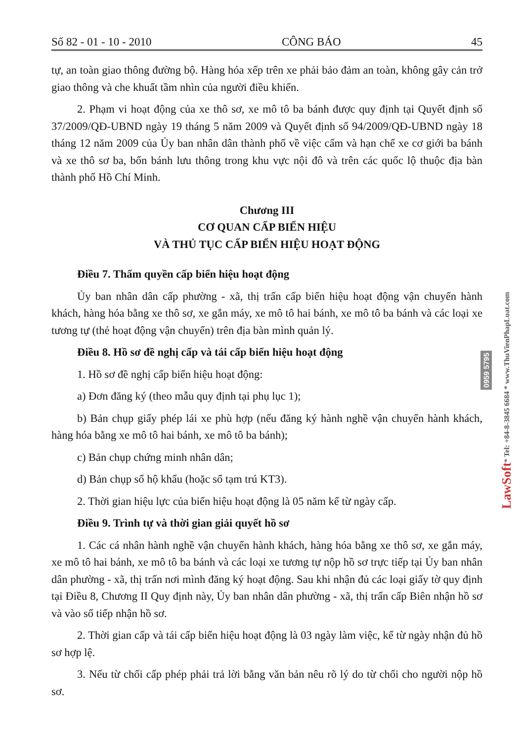Số 82 - 01 - 10 - 2010 CÔNG BÁO 45
tự, an toàn giao thông đường bộ. Hàng hóa xếp trên xe phải bảo đảm an toàn, không gây cản trở giao thông và che khuất tầm nhìn của người điều khiển.
2. Phạm vi hoạt động của xe thô sơ, xe mô tô ba bánh được quy định tại Quyết định số 37/2009/QĐ-UBND ngày 19 tháng 5 năm 2009 và Quyết định số 94/2009/QĐ-UBND ngày 18 tháng 12 năm 2009 của Ủy ban nhân dân thành phố về việc cấm và hạn chế xe cơ giới ba bánh và xe thô sơ ba, bốn bánh lưu thông trong khu vực nội đô và trên các quốc lộ thuộc địa bàn thành phố Hồ Chí Minh.
Chương III
CƠ QUAN CẤP BIỂN HIỆU
VÀ THỦ TỤC CẤP BIỂN HIỆU HOẠT ĐỘNG
Điều 7. Thẩm quyền cấp biển hiệu hoạt động
Ủy ban nhân dân cấp phường - xã, thị trấn cấp biển hiệu hoạt động vận chuyển hành khách, hàng hóa bằng xe thô sơ, xe gắn máy, xe mô tô hai bánh, xe mô tô ba bánh và các loại xe tương tự (thẻ hoạt động vận chuyển) trên địa bàn mình quản lý.
Điều 8. Hồ sơ đề nghị cấp và tái cấp biển hiệu hoạt động
1. Hồ sơ đề nghị cấp biển hiệu hoạt động:
a) Đơn đăng ký (theo mẫu quy định tại phụ lục 1);
b) Bản chụp giấy phép lái xe phù hợp (nếu đăng ký hành nghề vận chuyển hành khách, hàng hóa bằng xe mô tô hai bánh, xe mô tô ba bánh);
c) Bản chụp chứng minh nhân dân;
d) Bản chụp sổ hộ khẩu (hoặc sổ tạm trú KT3).
2. Thời gian hiệu lực của biển hiệu hoạt động là 05 năm kể từ ngày cấp.
Điều 9. Trình tự và thời gian giải quyết hồ sơ
1. Các cá nhân hành nghề vận chuyển hành khách, hàng hóa bằng xe thô sơ, xe gắn máy, xe mô tô hai bánh, xe mô tô ba bánh và các loại xe tương tự nộp hồ sơ trực tiếp tại Ủy ban nhân dân phường - xã, thị trấn nơi mình đăng ký hoạt động. Sau khi nhận đủ các loại giấy tờ quy định tại Điều 8, Chương II Quy định này, Ủy ban nhân dân phường - xã, thị trấn cấp Biên nhận hồ sơ và vào sổ tiếp nhận hồ sơ.
2. Thời gian cấp và tái cấp biển hiệu hoạt động là 03 ngày làm việc, kể từ ngày nhận đủ hồ sơ hợp lệ.
3. Nếu từ chối cấp phép phải trả lời bằng văn bản nêu rõ lý do từ chối cho người nộp hồ sơ.
LawSoft * Tel: +84-8-3845 6684 * www.ThuVienPhapLuat.com
0959 5795